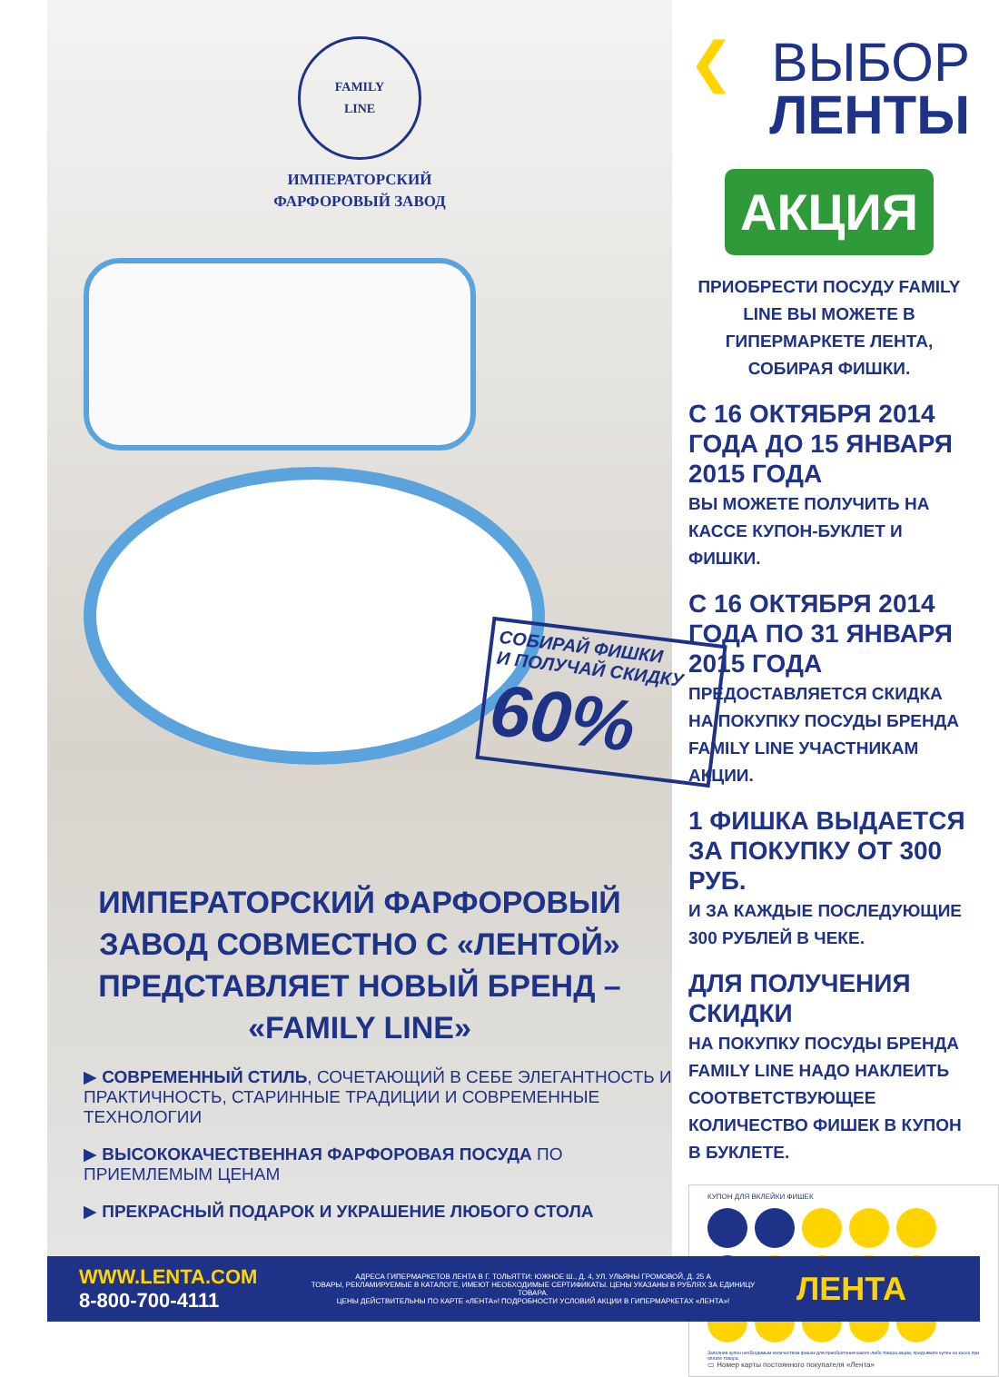FAMILY
LINE
ИМПЕРАТОРСКИЙ
ФАРФОРОВЫЙ ЗАВОД
СОБИРАЙ ФИШКИ
И ПОЛУЧАЙ СКИДКУ
60%
ИМПЕРАТОРСКИЙ ФАРФОРОВЫЙ ЗАВОД СОВМЕСТНО С «ЛЕНТОЙ» ПРЕДСТАВЛЯЕТ НОВЫЙ БРЕНД – «FAMILY LINE»
▶ СОВРЕМЕННЫЙ СТИЛЬ, СОЧЕТАЮЩИЙ В СЕБЕ ЭЛЕГАНТНОСТЬ И ПРАКТИЧНОСТЬ, СТАРИННЫЕ ТРАДИЦИИ И СОВРЕМЕННЫЕ ТЕХНОЛОГИИ
▶ ВЫСОКОКАЧЕСТВЕННАЯ ФАРФОРОВАЯ ПОСУДА ПО ПРИЕМЛЕМЫМ ЦЕНАМ
▶ ПРЕКРАСНЫЙ ПОДАРОК И УКРАШЕНИЕ ЛЮБОГО СТОЛА
❮ ВЫБОР
ЛЕНТЫ
АКЦИЯ
ПРИОБРЕСТИ ПОСУДУ FAMILY LINE ВЫ МОЖЕТЕ В ГИПЕРМАРКЕТЕ ЛЕНТА, СОБИРАЯ ФИШКИ.
С 16 ОКТЯБРЯ 2014 ГОДА ДО 15 ЯНВАРЯ 2015 ГОДА
ВЫ МОЖЕТЕ ПОЛУЧИТЬ НА КАССЕ КУПОН-БУКЛЕТ И ФИШКИ.
С 16 ОКТЯБРЯ 2014 ГОДА ПО 31 ЯНВАРЯ 2015 ГОДА
ПРЕДОСТАВЛЯЕТСЯ СКИДКА НА ПОКУПКУ ПОСУДЫ БРЕНДА FAMILY LINE УЧАСТНИКАМ АКЦИИ.
1 ФИШКА ВЫДАЕТСЯ ЗА ПОКУПКУ ОТ 300 РУБ.
И ЗА КАЖДЫЕ ПОСЛЕДУЮЩИЕ 300 РУБЛЕЙ В ЧЕКЕ.
ДЛЯ ПОЛУЧЕНИЯ СКИДКИ
НА ПОКУПКУ ПОСУДЫ БРЕНДА FAMILY LINE НАДО НАКЛЕИТЬ СООТВЕТСТВУЮЩЕЕ КОЛИЧЕСТВО ФИШЕК В КУПОН В БУКЛЕТЕ.
КУПОН ДЛЯ ВКЛЕЙКИ ФИШЕК
Заполнив купон необходимым количеством фишек для приобретения какого-либо товара акции, предъявите купон на кассе при оплате товара.
▭ Номер карты постоянного покупателя «Лента»
WWW.LENTA.COM
8-800-700-4111
АДРЕСА ГИПЕРМАРКЕТОВ ЛЕНТА В Г. ТОЛЬЯТТИ: ЮЖНОЕ Ш., Д. 4, УЛ. УЛЬЯНЫ ГРОМОВОЙ, Д. 25 А
ТОВАРЫ, РЕКЛАМИРУЕМЫЕ В КАТАЛОГЕ, ИМЕЮТ НЕОБХОДИМЫЕ СЕРТИФИКАТЫ. ЦЕНЫ УКАЗАНЫ В РУБЛЯХ ЗА ЕДИНИЦУ ТОВАРА.
ЦЕНЫ ДЕЙСТВИТЕЛЬНЫ ПО КАРТЕ «ЛЕНТА»! ПОДРОБНОСТИ УСЛОВИЙ АКЦИИ В ГИПЕРМАРКЕТАХ «ЛЕНТА»!
ЛЕНТА